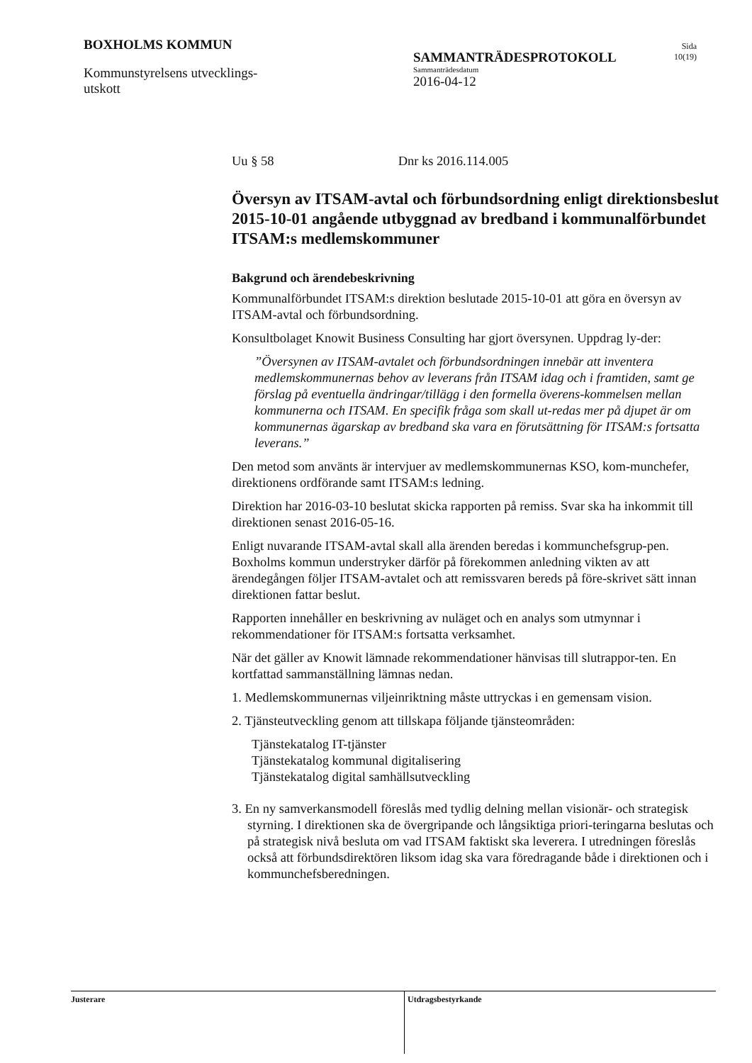BOXHOLMS KOMMUN
Kommunstyrelsens utvecklings-
utskott
SAMMANTRÄDESPROTOKOLL
Sammanträdesdatum
2016-04-12
Sida
10(19)
Uu § 58 Dnr ks 2016.114.005
Översyn av ITSAM-avtal och förbundsordning enligt direktionsbeslut 2015-10-01 angående utbyggnad av bredband i kommunalförbundet ITSAM:s medlemskommuner
Bakgrund och ärendebeskrivning
Kommunalförbundet ITSAM:s direktion beslutade 2015-10-01 att göra en översyn av ITSAM-avtal och förbundsordning.
Konsultbolaget Knowit Business Consulting har gjort översynen. Uppdrag ly-der:
”Översynen av ITSAM-avtalet och förbundsordningen innebär att inventera medlemskommunernas behov av leverans från ITSAM idag och i framtiden, samt ge förslag på eventuella ändringar/tillägg i den formella överens-kommelsen mellan kommunerna och ITSAM. En specifik fråga som skall ut-redas mer på djupet är om kommunernas ägarskap av bredband ska vara en förutsättning för ITSAM:s fortsatta leverans.”
Den metod som använts är intervjuer av medlemskommunernas KSO, kom-munchefer, direktionens ordförande samt ITSAM:s ledning.
Direktion har 2016-03-10 beslutat skicka rapporten på remiss. Svar ska ha inkommit till direktionen senast 2016-05-16.
Enligt nuvarande ITSAM-avtal skall alla ärenden beredas i kommunchefsgrup-pen. Boxholms kommun understryker därför på förekommen anledning vikten av att ärendegången följer ITSAM-avtalet och att remissvaren bereds på före-skrivet sätt innan direktionen fattar beslut.
Rapporten innehåller en beskrivning av nuläget och en analys som utmynnar i rekommendationer för ITSAM:s fortsatta verksamhet.
När det gäller av Knowit lämnade rekommendationer hänvisas till slutrappor-ten. En kortfattad sammanställning lämnas nedan.
1. Medlemskommunernas viljeinriktning måste uttryckas i en gemensam vision.
2. Tjänsteutveckling genom att tillskapa följande tjänsteområden:
Tjänstekatalog IT-tjänster
Tjänstekatalog kommunal digitalisering
Tjänstekatalog digital samhällsutveckling
3. En ny samverkansmodell föreslås med tydlig delning mellan visionär- och strategisk styrning. I direktionen ska de övergripande och långsiktiga priori-teringarna beslutas och på strategisk nivå besluta om vad ITSAM faktiskt ska leverera. I utredningen föreslås också att förbundsdirektören liksom idag ska vara föredragande både i direktionen och i kommunchefsberedningen.
Justerare
Utdragsbestyrkande